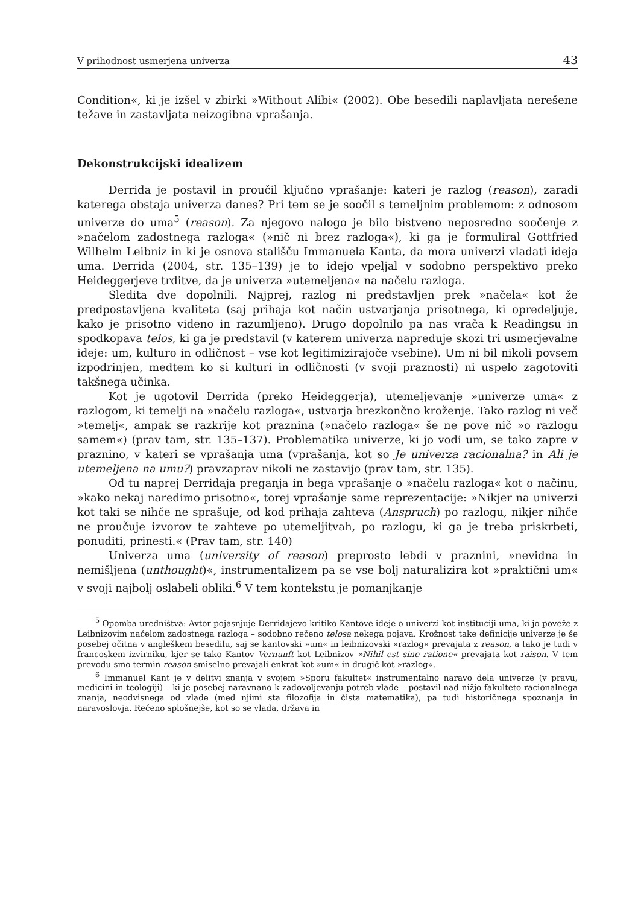V prihodnost usmerjena univerza 43
Condition«, ki je izšel v zbirki »Without Alibi« (2002). Obe besedili naplavljata nerešene težave in zastavljata neizogibna vprašanja.
Dekonstrukcijski idealizem
Derrida je postavil in proučil ključno vprašanje: kateri je razlog (reason), zaradi katerega obstaja univerza danes? Pri tem se je soočil s temeljnim problemom: z odnosom univerze do uma<sup>5</sup> (reason). Za njegovo nalogo je bilo bistveno neposredno soočenje z »načelom zadostnega razloga« (»nič ni brez razloga«), ki ga je formuliral Gottfried Wilhelm Leibniz in ki je osnova stališču Immanuela Kanta, da mora univerzi vladati ideja uma. Derrida (2004, str. 135–139) je to idejo vpeljal v sodobno perspektivo preko Heideggerjeve trditve, da je univerza »utemeljena« na načelu razloga.
Sledita dve dopolnili. Najprej, razlog ni predstavljen prek »načela« kot že predpostavljena kvaliteta (saj prihaja kot način ustvarjanja prisotnega, ki opredeljuje, kako je prisotno videno in razumljeno). Drugo dopolnilo pa nas vrača k Readingsu in spodkopava telos, ki ga je predstavil (v katerem univerza napreduje skozi tri usmerjevalne ideje: um, kulturo in odličnost – vse kot legitimizirajoče vsebine). Um ni bil nikoli povsem izpodrinjen, medtem ko si kulturi in odličnosti (v svoji praznosti) ni uspelo zagotoviti takšnega učinka.
Kot je ugotovil Derrida (preko Heideggerja), utemeljevanje »univerze uma« z razlogom, ki temelji na »načelu razloga«, ustvarja brezkončno kroženje. Tako razlog ni več »temelj«, ampak se razkrije kot praznina (»načelo razloga« še ne pove nič »o razlogu samem«) (prav tam, str. 135–137). Problematika univerze, ki jo vodi um, se tako zapre v praznino, v kateri se vprašanja uma (vprašanja, kot so Je univerza racionalna? in Ali je utemeljena na umu?) pravzaprav nikoli ne zastavijo (prav tam, str. 135).
Od tu naprej Derridaja preganja in bega vprašanje o »načelu razloga« kot o načinu, »kako nekaj naredimo prisotno«, torej vprašanje same reprezentacije: »Nikjer na univerzi kot taki se nihče ne sprašuje, od kod prihaja zahteva (Anspruch) po razlogu, nikjer nihče ne proučuje izvorov te zahteve po utemeljitvah, po razlogu, ki ga je treba priskrbeti, ponuditi, prinesti.« (Prav tam, str. 140)
Univerza uma (university of reason) preprosto lebdi v praznini, »nevidna in nemišljena (unthought)«, instrumentalizem pa se vse bolj naturalizira kot »praktični um« v svoji najbolj oslabeli obliki.<sup>6</sup> V tem kontekstu je pomanjkanje
<sup>5</sup> Opomba uredništva: Avtor pojasnjuje Derridajevo kritiko Kantove ideje o univerzi kot instituciji uma, ki jo poveže z Leibnizovim načelom zadostnega razloga – sodobno rečeno telosa nekega pojava. Krožnost take definicije univerze je še posebej očitna v angleškem besedilu, saj se kantovski »um« in leibnizovski »razlog« prevajata z reason, a tako je tudi v francoskem izvirniku, kjer se tako Kantov Vernunft kot Leibnizov »Nihil est sine ratione« prevajata kot raison. V tem prevodu smo termin reason smiselno prevajali enkrat kot »um« in drugič kot »razlog«.
<sup>6</sup> Immanuel Kant je v delitvi znanja v svojem »Sporu fakultet« instrumentalno naravo dela univerze (v pravu, medicini in teologiji) – ki je posebej naravnano k zadovoljevanju potreb vlade – postavil nad nižjo fakulteto racionalnega znanja, neodvisnega od vlade (med njimi sta filozofija in čista matematika), pa tudi historičnega spoznanja in naravoslovja. Rečeno splošnejše, kot so se vlada, država in